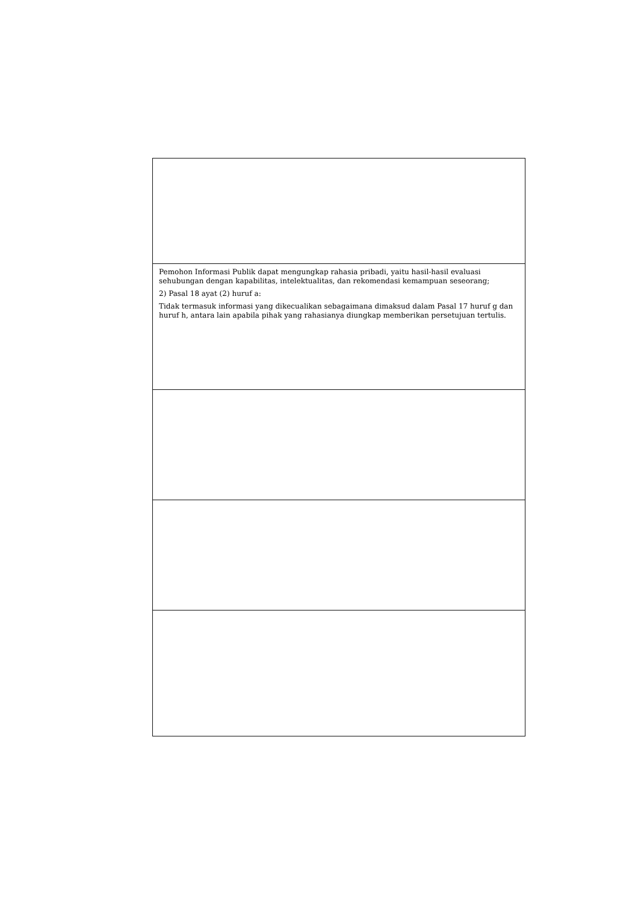| Pemohon Informasi Publik dapat mengungkap rahasia pribadi, yaitu hasil-hasil evaluasi sehubungan dengan kapabilitas, intelektualitas, dan rekomendasi kemampuan seseorang; 2) Pasal 18 ayat (2) huruf a: Tidak termasuk informasi yang dikecualikan sebagaimana dimaksud dalam Pasal 17 huruf g dan huruf h, antara lain apabila pihak yang rahasianya diungkap memberikan persetujuan tertulis. |